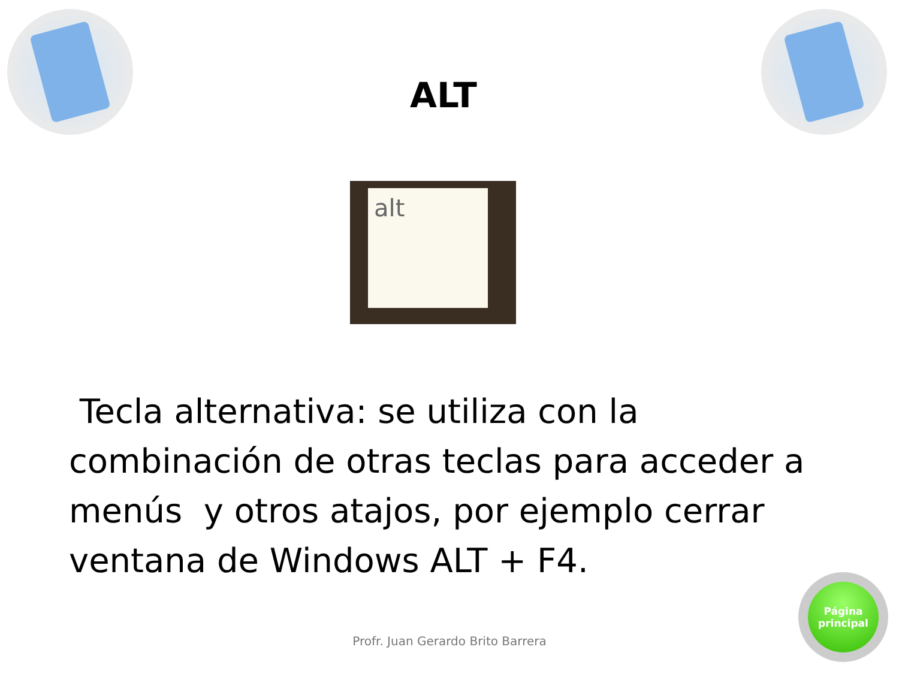ALT
alt
Tecla alternativa: se utiliza con la combinación de otras teclas para acceder a menús y otros atajos, por ejemplo cerrar ventana de Windows ALT + F4.
Profr. Juan Gerardo Brito Barrera
Página
principal